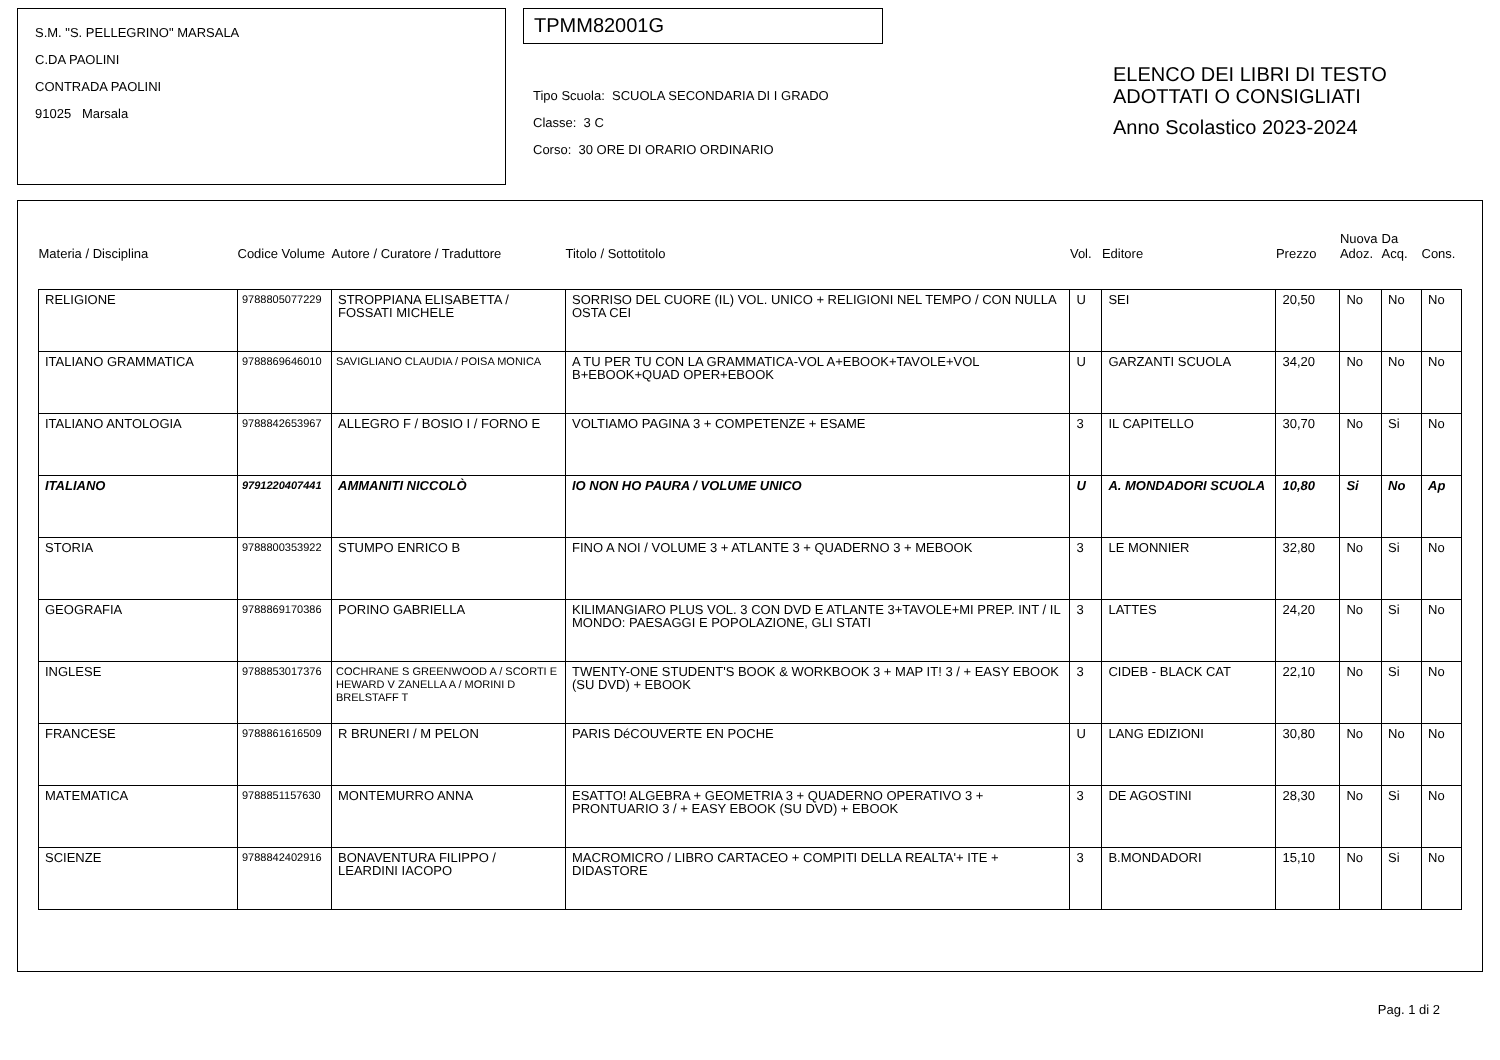S.M. "S. PELLEGRINO" MARSALA
C.DA PAOLINI
CONTRADA PAOLINI
91025 Marsala
TPMM82001G
Tipo Scuola: SCUOLA SECONDARIA DI I GRADO
Classe: 3 C
Corso: 30 ORE DI ORARIO ORDINARIO
ELENCO DEI LIBRI DI TESTO
ADOTTATI O CONSIGLIATI
Anno Scolastico 2023-2024
| Materia / Disciplina | Codice Volume | Autore / Curatore / Traduttore | Titolo / Sottotitolo | Vol. | Editore | Prezzo | Nuova Adoz. | Da Acq. | Cons. |
| --- | --- | --- | --- | --- | --- | --- | --- | --- | --- |
| RELIGIONE | 9788805077229 | STROPPIANA ELISABETTA / FOSSATI MICHELE | SORRISO DEL CUORE (IL) VOL. UNICO + RELIGIONI NEL TEMPO / CON NULLA OSTA CEI | U | SEI | 20,50 | No | No | No |
| ITALIANO GRAMMATICA | 9788869646010 | SAVIGLIANO CLAUDIA / POISA MONICA | A TU PER TU CON LA GRAMMATICA-VOL A+EBOOK+TAVOLE+VOL B+EBOOK+QUAD OPER+EBOOK | U | GARZANTI SCUOLA | 34,20 | No | No | No |
| ITALIANO ANTOLOGIA | 9788842653967 | ALLEGRO F / BOSIO I / FORNO E | VOLTIAMO PAGINA 3 + COMPETENZE + ESAME | 3 | IL CAPITELLO | 30,70 | No | Si | No |
| ITALIANO | 9791220407441 | AMMANITI NICCOLÒ | IO NON HO PAURA / VOLUME UNICO | U | A. MONDADORI SCUOLA | 10,80 | Si | No | Ap |
| STORIA | 9788800353922 | STUMPO ENRICO B | FINO A NOI / VOLUME 3 + ATLANTE 3 + QUADERNO 3 + MEBOOK | 3 | LE MONNIER | 32,80 | No | Si | No |
| GEOGRAFIA | 9788869170386 | PORINO GABRIELLA | KILIMANGIARO PLUS VOL. 3 CON DVD E ATLANTE 3+TAVOLE+MI PREP. INT / IL MONDO: PAESAGGI E POPOLAZIONE, GLI STATI | 3 | LATTES | 24,20 | No | Si | No |
| INGLESE | 9788853017376 | COCHRANE S GREENWOOD A / SCORTI E HEWARD V ZANELLA A / MORINI D BRELSTAFF T | TWENTY-ONE STUDENT'S BOOK & WORKBOOK 3 + MAP IT! 3 / + EASY EBOOK (SU DVD) + EBOOK | 3 | CIDEB - BLACK CAT | 22,10 | No | Si | No |
| FRANCESE | 9788861616509 | R BRUNERI / M PELON | PARIS DéCOUVERTE EN POCHE | U | LANG EDIZIONI | 30,80 | No | No | No |
| MATEMATICA | 9788851157630 | MONTEMURRO ANNA | ESATTO! ALGEBRA + GEOMETRIA 3 + QUADERNO OPERATIVO 3 + PRONTUARIO 3 / + EASY EBOOK (SU DVD) + EBOOK | 3 | DE AGOSTINI | 28,30 | No | Si | No |
| SCIENZE | 9788842402916 | BONAVENTURA FILIPPO / LEARDINI IACOPO | MACROMICRO / LIBRO CARTACEO + COMPITI DELLA REALTA'+ ITE + DIDASTORE | 3 | B.MONDADORI | 15,10 | No | Si | No |
Pag. 1 di 2